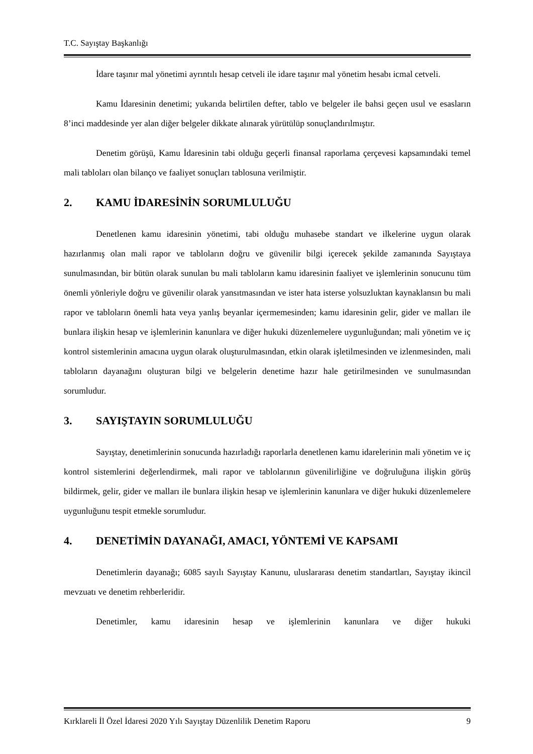T.C. Sayıştay Başkanlığı
İdare taşınır mal yönetimi ayrıntılı hesap cetveli ile idare taşınır mal yönetim hesabı icmal cetveli.
Kamu İdaresinin denetimi; yukarıda belirtilen defter, tablo ve belgeler ile bahsi geçen usul ve esasların 8’inci maddesinde yer alan diğer belgeler dikkate alınarak yürütülüp sonuçlandırılmıştır.
Denetim görüşü, Kamu İdaresinin tabi olduğu geçerli finansal raporlama çerçevesi kapsamındaki temel mali tabloları olan bilanço ve faaliyet sonuçları tablosuna verilmiştir.
2. KAMU İDARESİNİN SORUMLULUĞU
Denetlenen kamu idaresinin yönetimi, tabi olduğu muhasebe standart ve ilkelerine uygun olarak hazırlanmış olan mali rapor ve tabloların doğru ve güvenilir bilgi içerecek şekilde zamanında Sayıştaya sunulmasından, bir bütün olarak sunulan bu mali tabloların kamu idaresinin faaliyet ve işlemlerinin sonucunu tüm önemli yönleriyle doğru ve güvenilir olarak yansıtmasından ve ister hata isterse yolsuzluktan kaynaklansın bu mali rapor ve tabloların önemli hata veya yanlış beyanlar içermemesinden; kamu idaresinin gelir, gider ve malları ile bunlara ilişkin hesap ve işlemlerinin kanunlara ve diğer hukuki düzenlemelere uygunluğundan; mali yönetim ve iç kontrol sistemlerinin amacına uygun olarak oluşturulmasından, etkin olarak işletilmesinden ve izlenmesinden, mali tabloların dayanağını oluşturan bilgi ve belgelerin denetime hazır hale getirilmesinden ve sunulmasından sorumludur.
3. SAYIŞTAYIN SORUMLULUĞU
Sayıştay, denetimlerinin sonucunda hazırladığı raporlarla denetlenen kamu idarelerinin mali yönetim ve iç kontrol sistemlerini değerlendirmek, mali rapor ve tablolarının güvenilirliğine ve doğruluğuna ilişkin görüş bildirmek, gelir, gider ve malları ile bunlara ilişkin hesap ve işlemlerinin kanunlara ve diğer hukuki düzenlemelere uygunluğunu tespit etmekle sorumludur.
4. DENETİMİN DAYANAĞI, AMACI, YÖNTEMİ VE KAPSAMI
Denetimlerin dayanağı; 6085 sayılı Sayıştay Kanunu, uluslararası denetim standartları, Sayıştay ikincil mevzuatı ve denetim rehberleridir.
Denetimler, kamu idaresinin hesap ve işlemlerinin kanunlara ve diğer hukuki
Kırklareli İl Özel İdaresi 2020 Yılı Sayıştay Düzenlilik Denetim Raporu 9